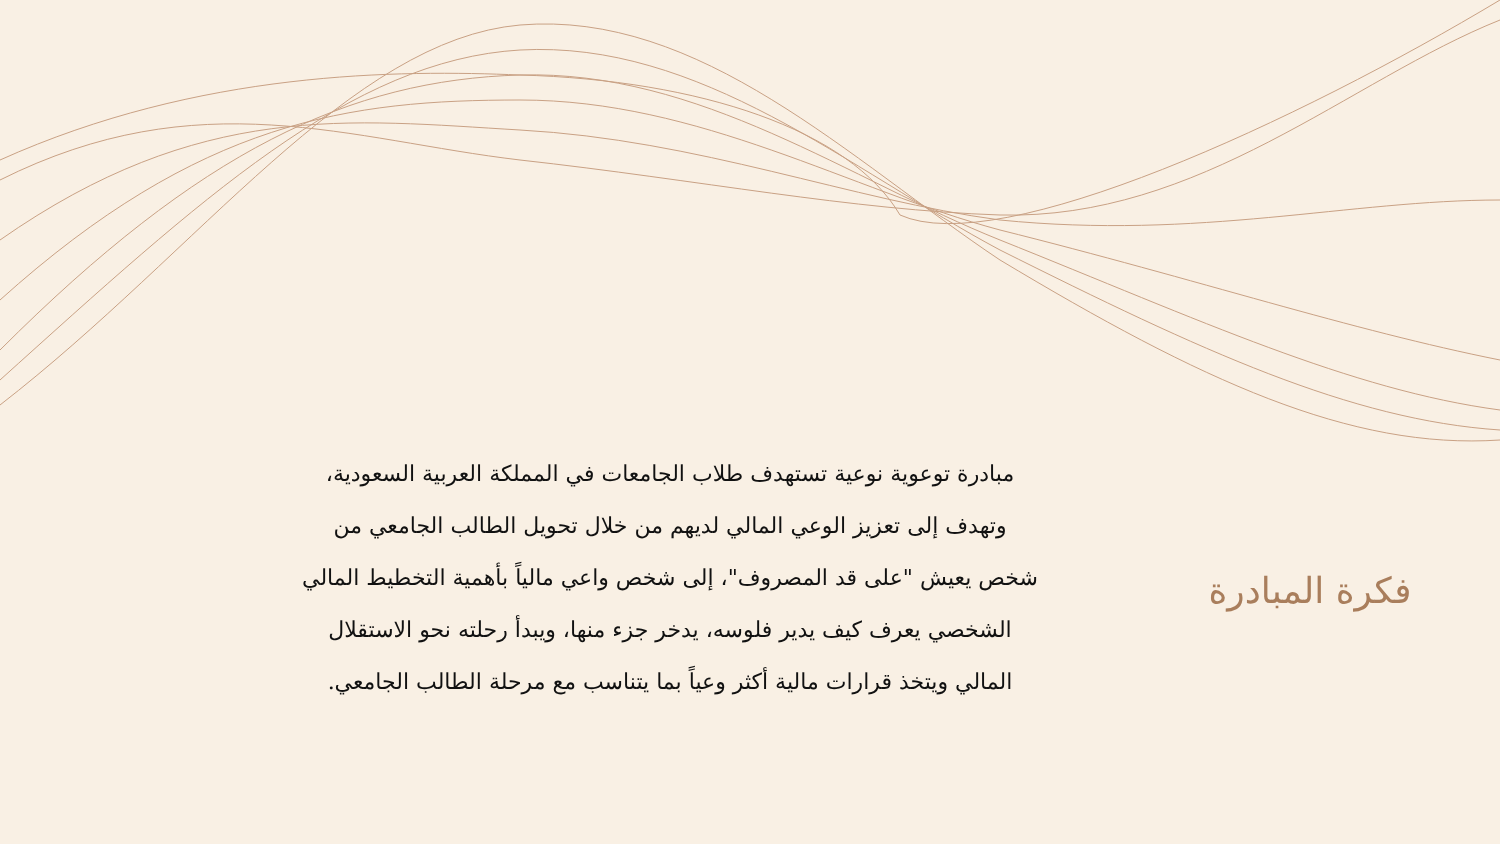فكرة المبادرة
مبادرة توعوية نوعية تستهدف طلاب الجامعات في المملكة العربية السعودية،
وتهدف إلى تعزيز الوعي المالي لديهم من خلال تحويل الطالب الجامعي من
شخص يعيش "على قد المصروف"، إلى شخص واعي مالياً بأهمية التخطيط المالي
الشخصي يعرف كيف يدير فلوسه، يدخر جزء منها، ويبدأ رحلته نحو الاستقلال
المالي ويتخذ قرارات مالية أكثر وعياً بما يتناسب مع مرحلة الطالب الجامعي.